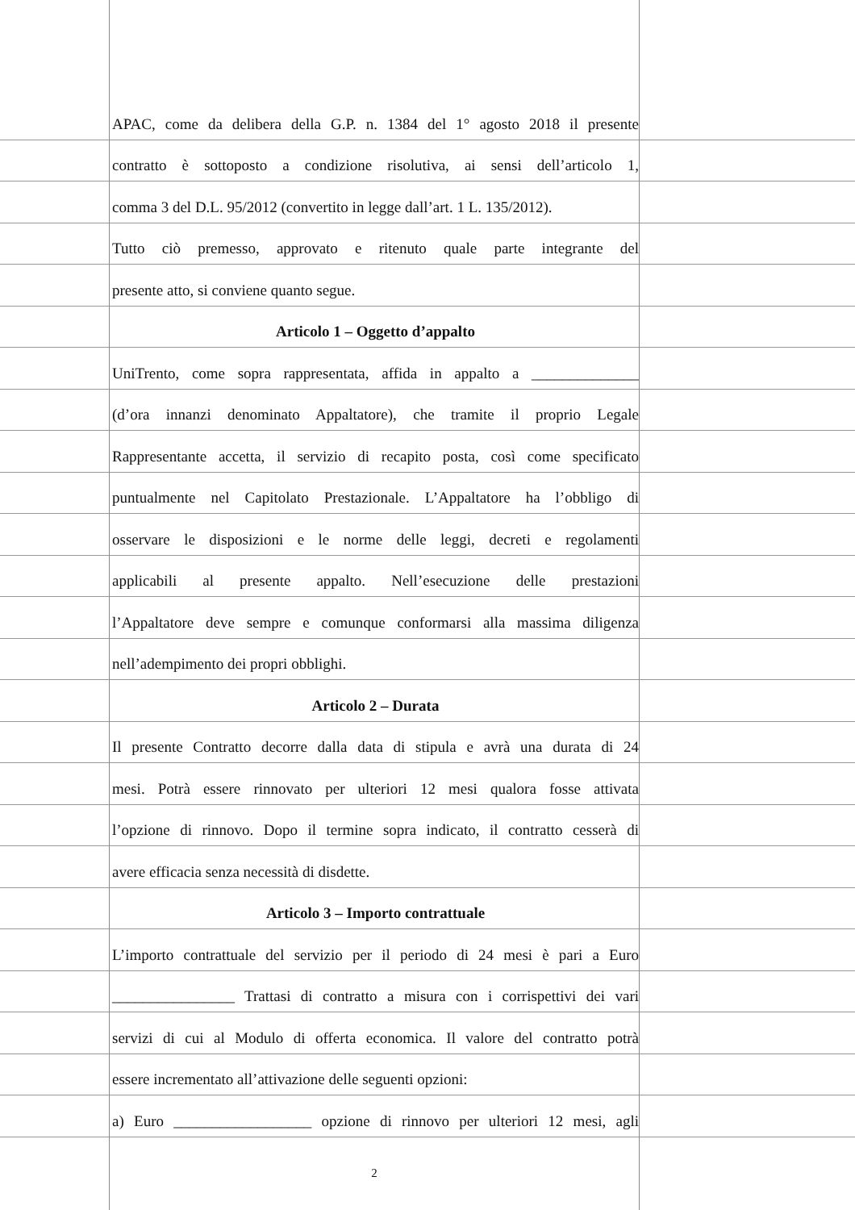APAC, come da delibera della G.P. n. 1384 del 1° agosto 2018 il presente
contratto è sottoposto a condizione risolutiva, ai sensi dell’articolo 1,
comma 3 del D.L. 95/2012 (convertito in legge dall’art. 1 L. 135/2012).
Tutto ciò premesso, approvato e ritenuto quale parte integrante del
presente atto, si conviene quanto segue.
Articolo 1 – Oggetto d’appalto
UniTrento, come sopra rappresentata, affida in appalto a ______________
(d’ora innanzi denominato Appaltatore), che tramite il proprio Legale
Rappresentante accetta, il servizio di recapito posta, così come specificato
puntualmente nel Capitolato Prestazionale. L’Appaltatore ha l’obbligo di
osservare le disposizioni e le norme delle leggi, decreti e regolamenti
applicabili al presente appalto. Nell’esecuzione delle prestazioni
l’Appaltatore deve sempre e comunque conformarsi alla massima diligenza
nell’adempimento dei propri obblighi.
Articolo 2 – Durata
Il presente Contratto decorre dalla data di stipula e avrà una durata di 24
mesi. Potrà essere rinnovato per ulteriori 12 mesi qualora fosse attivata
l’opzione di rinnovo. Dopo il termine sopra indicato, il contratto cesserà di
avere efficacia senza necessità di disdette.
Articolo 3 – Importo contrattuale
L’importo contrattuale del servizio per il periodo di 24 mesi è pari a Euro
________________ Trattasi di contratto a misura con i corrispettivi dei vari
servizi di cui al Modulo di offerta economica. Il valore del contratto potrà
essere incrementato all’attivazione delle seguenti opzioni:
a) Euro __________________ opzione di rinnovo per ulteriori 12 mesi, agli
2